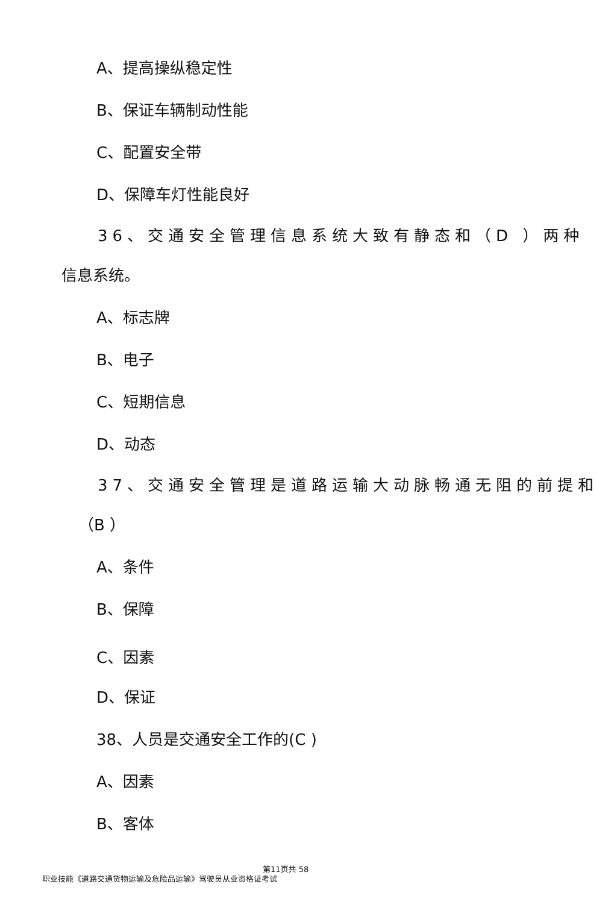A、提高操纵稳定性
B、保证车辆制动性能
C、配置安全带
D、保障车灯性能良好
36、交通安全管理信息系统大致有静态和（D ）两种
信息系统。
A、标志牌
B、电子
C、短期信息
D、动态
37、交通安全管理是道路运输大动脉畅通无阻的前提和
（B ）
A、条件
B、保障
C、因素
D、保证
38、人员是交通安全工作的(C )
A、因素
B、客体
第11页共 58
职业技能《道路交通货物运输及危险品运输》驾驶员从业资格证考试